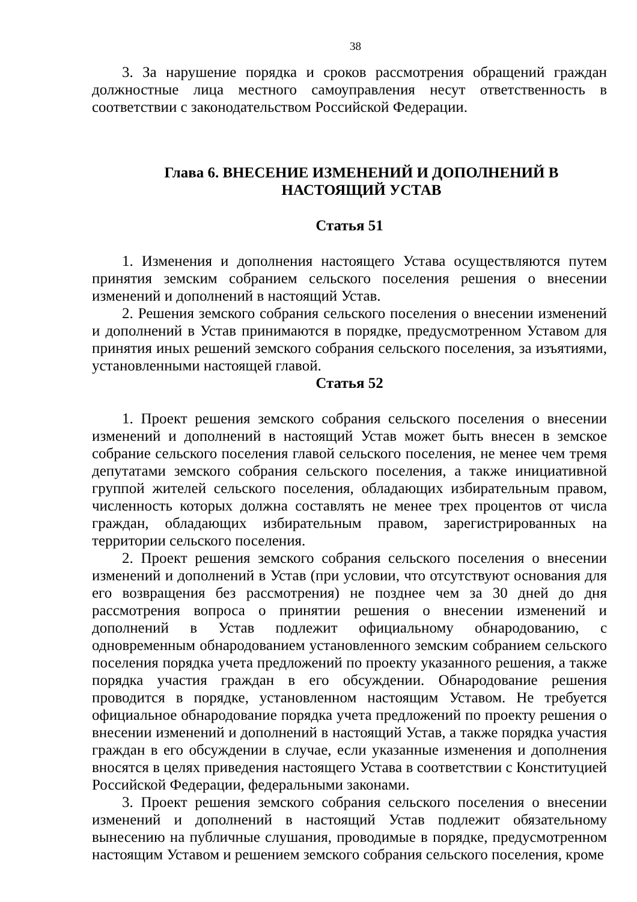38
3. За нарушение порядка и сроков рассмотрения обращений граждан должностные лица местного самоуправления несут ответственность в соответствии с законодательством Российской Федерации.
Глава 6. ВНЕСЕНИЕ ИЗМЕНЕНИЙ И ДОПОЛНЕНИЙ В НАСТОЯЩИЙ УСТАВ
Статья 51
1. Изменения и дополнения настоящего Устава осуществляются путем принятия земским собранием сельского поселения решения о внесении изменений и дополнений в настоящий Устав.
2. Решения земского собрания сельского поселения о внесении изменений и дополнений в Устав принимаются в порядке, предусмотренном Уставом для принятия иных решений земского собрания сельского поселения, за изъятиями, установленными настоящей главой.
Статья 52
1. Проект решения земского собрания сельского поселения о внесении изменений и дополнений в настоящий Устав может быть внесен в земское собрание сельского поселения главой сельского поселения, не менее чем тремя депутатами земского собрания сельского поселения, а также инициативной группой жителей сельского поселения, обладающих избирательным правом, численность которых должна составлять не менее трех процентов от числа граждан, обладающих избирательным правом, зарегистрированных на территории сельского поселения.
2. Проект решения земского собрания сельского поселения о внесении изменений и дополнений в Устав (при условии, что отсутствуют основания для его возвращения без рассмотрения) не позднее чем за 30 дней до дня рассмотрения вопроса о принятии решения о внесении изменений и дополнений в Устав подлежит официальному обнародованию, с одновременным обнародованием установленного земским собранием сельского поселения порядка учета предложений по проекту указанного решения, а также порядка участия граждан в его обсуждении. Обнародование решения проводится в порядке, установленном настоящим Уставом. Не требуется официальное обнародование порядка учета предложений по проекту решения о внесении изменений и дополнений в настоящий Устав, а также порядка участия граждан в его обсуждении в случае, если указанные изменения и дополнения вносятся в целях приведения настоящего Устава в соответствии с Конституцией Российской Федерации, федеральными законами.
3. Проект решения земского собрания сельского поселения о внесении изменений и дополнений в настоящий Устав подлежит обязательному вынесению на публичные слушания, проводимые в порядке, предусмотренном настоящим Уставом и решением земского собрания сельского поселения, кроме